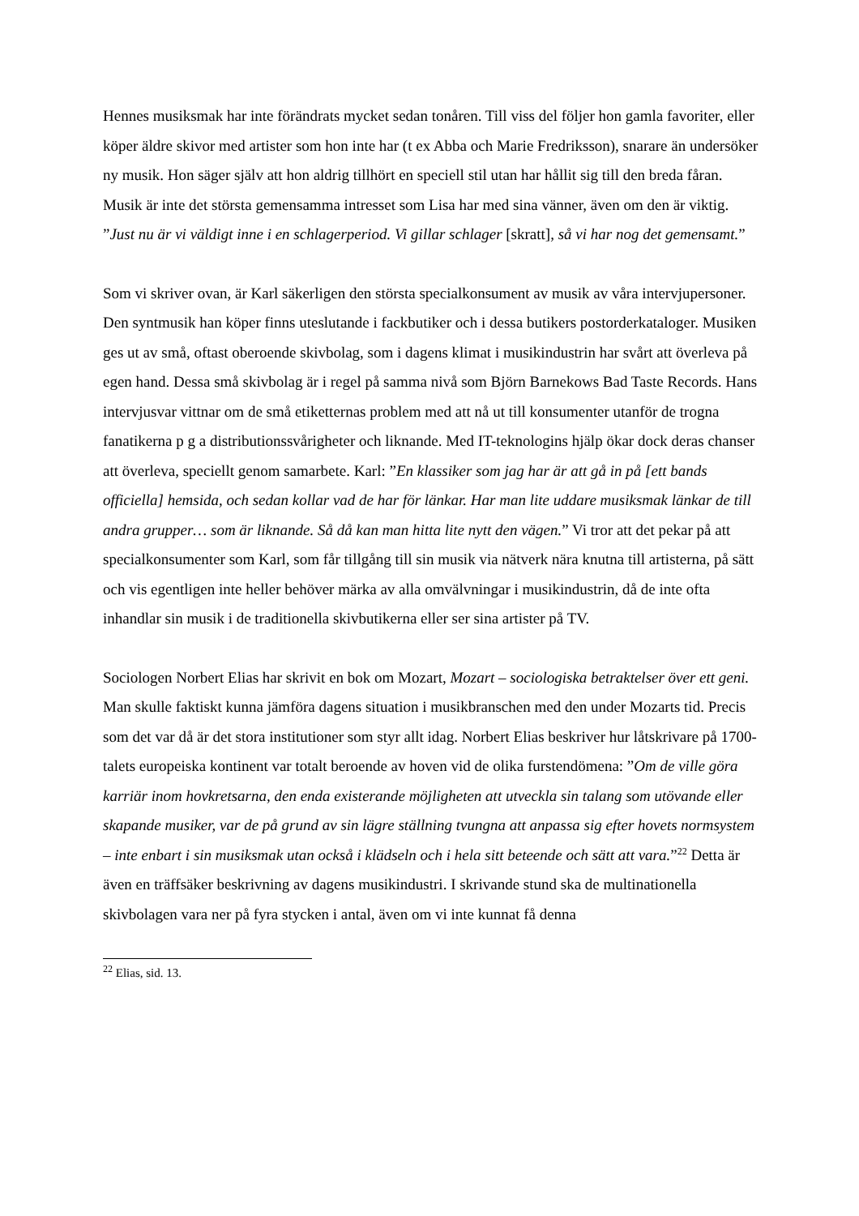Hennes musiksmak har inte förändrats mycket sedan tonåren. Till viss del följer hon gamla favoriter, eller köper äldre skivor med artister som hon inte har (t ex Abba och Marie Fredriksson), snarare än undersöker ny musik. Hon säger själv att hon aldrig tillhört en speciell stil utan har hållit sig till den breda fåran. Musik är inte det största gemensamma intresset som Lisa har med sina vänner, även om den är viktig. ”Just nu är vi väldigt inne i en schlagerperiod. Vi gillar schlager [skratt], så vi har nog det gemensamt.”
Som vi skriver ovan, är Karl säkerligen den största specialkonsument av musik av våra intervjupersoner. Den syntmusik han köper finns uteslutande i fackbutiker och i dessa butikers postorderkataloger. Musiken ges ut av små, oftast oberoende skivbolag, som i dagens klimat i musikindustrin har svårt att överleva på egen hand. Dessa små skivbolag är i regel på samma nivå som Björn Barnekows Bad Taste Records. Hans intervjusvar vittnar om de små etiketternas problem med att nå ut till konsumenter utanför de trogna fanatikerna p g a distributionssvårigheter och liknande. Med IT-teknologins hjälp ökar dock deras chanser att överleva, speciellt genom samarbete. Karl: ”En klassiker som jag har är att gå in på [ett bands officiella] hemsida, och sedan kollar vad de har för länkar. Har man lite uddare musiksmak länkar de till andra grupper… som är liknande. Så då kan man hitta lite nytt den vägen.” Vi tror att det pekar på att specialkonsumenter som Karl, som får tillgång till sin musik via nätverk nära knutna till artisterna, på sätt och vis egentligen inte heller behöver märka av alla omvälvningar i musikindustrin, då de inte ofta inhandlar sin musik i de traditionella skivbutikerna eller ser sina artister på TV.
Sociologen Norbert Elias har skrivit en bok om Mozart, Mozart – sociologiska betraktelser över ett geni. Man skulle faktiskt kunna jämföra dagens situation i musikbranschen med den under Mozarts tid. Precis som det var då är det stora institutioner som styr allt idag. Norbert Elias beskriver hur låtskrivare på 1700-talets europeiska kontinent var totalt beroende av hoven vid de olika furstendömena: ”Om de ville göra karriär inom hovkretsarna, den enda existerande möjligheten att utveckla sin talang som utövande eller skapande musiker, var de på grund av sin lägre ställning tvungna att anpassa sig efter hovets normsystem – inte enbart i sin musiksmak utan också i klädseln och i hela sitt beteende och sätt att vara.”<sup>22</sup> Detta är även en träffsäker beskrivning av dagens musikindustri. I skrivande stund ska de multinationella skivbolagen vara ner på fyra stycken i antal, även om vi inte kunnat få denna
<sup>22</sup> Elias, sid. 13.